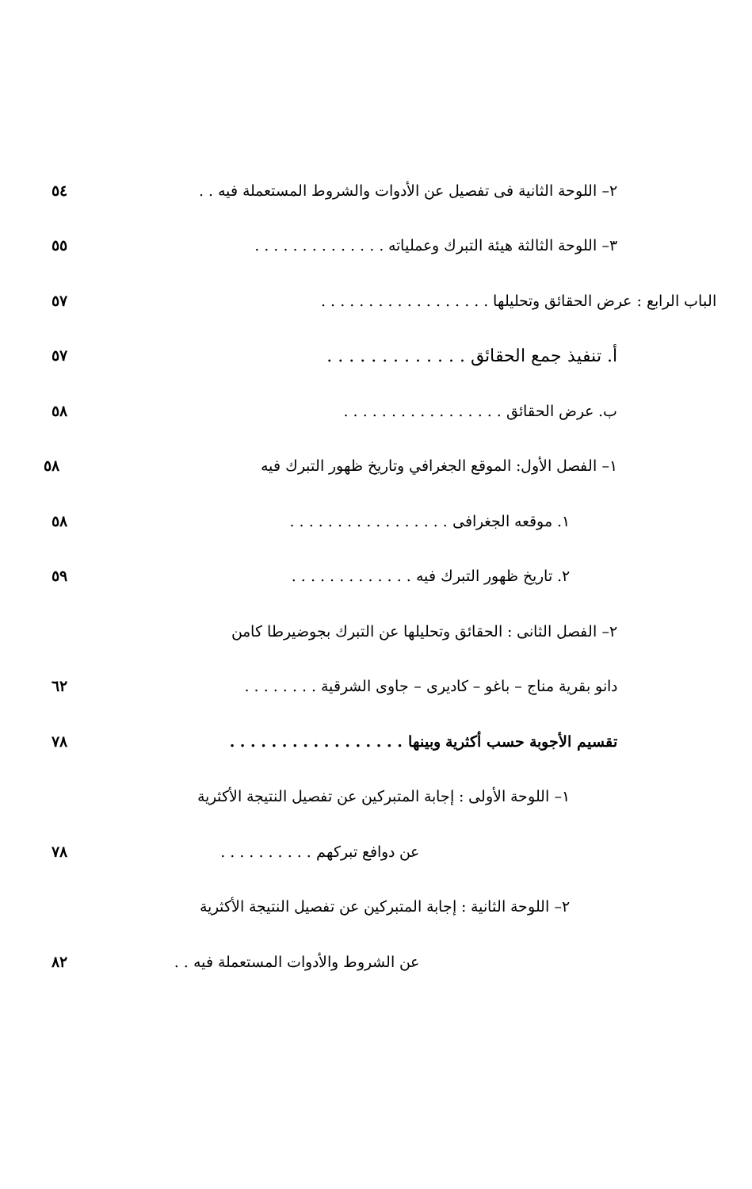٢– اللوحة الثانية فى تفصيل عن الأدوات والشروط المستعملة فيه . .
٥٤
٣– اللوحة الثالثة هيئة التبرك وعملياته . . . . . . . . . . . . . .
٥٥
الباب الرابع : عرض الحقائق وتحليلها . . . . . . . . . . . . . . . . . .
٥٧
أ. تنفيذ جمع الحقائق . . . . . . . . . . . . .
٥٧
ب. عرض الحقائق . . . . . . . . . . . . . . . . .
٥٨
١– الفصل الأول: الموقع الجغرافي وتاريخ ظهور التبرك فيه
٥٨
١. موقعه الجغرافى . . . . . . . . . . . . . . . . .
٥٨
٢. تاريخ ظهور التبرك فيه . . . . . . . . . . . . .
٥٩
٢– الفصل الثانى : الحقائق وتحليلها عن التبرك بجوضيرطا كامن
دانو بقرية مناج – باغو – كاديرى – جاوى الشرقية . . . . . . . .
٦٢
تقسيم الأجوبة حسب أكثرية وبينها . . . . . . . . . . . . . . . . .
٧٨
١– اللوحة الأولى : إجابة المتبركين عن تفصيل النتيجة الأكثرية
عن دوافع تبركهم . . . . . . . . . .
٧٨
٢– اللوحة الثانية : إجابة المتبركين عن تفصيل النتيجة الأكثرية
عن الشروط والأدوات المستعملة فيه . .
٨٢